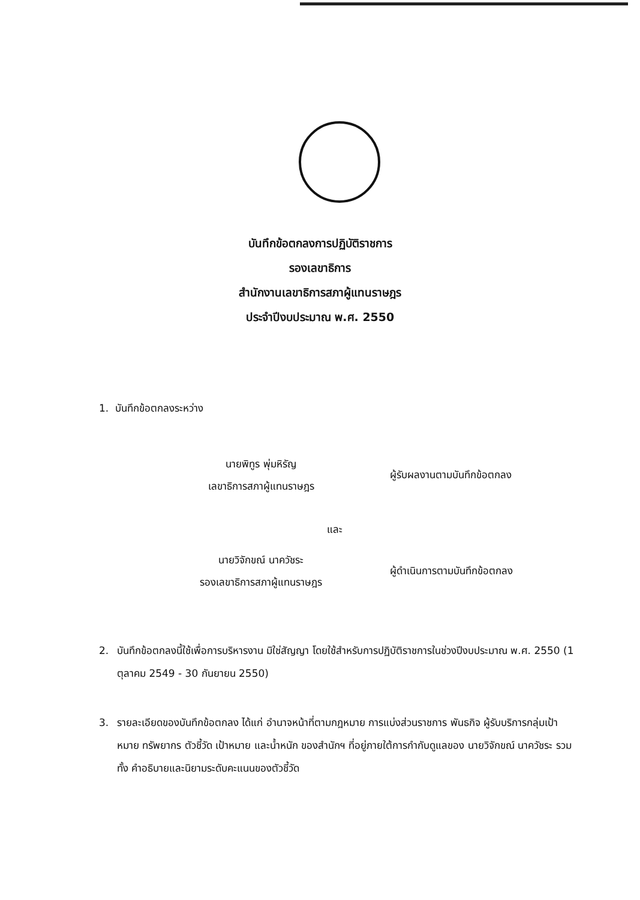บันทึกข้อตกลงการปฏิบัติราชการ
รองเลขาธิการ
สำนักงานเลขาธิการสภาผู้แทนราษฎร
ประจำปีงบประมาณ พ.ศ. 2550
1. บันทึกข้อตกลงระหว่าง
นายพิทูร พุ่มหิรัญ
เลขาธิการสภาผู้แทนราษฎร
ผู้รับผลงานตามบันทึกข้อตกลง
และ
นายวิจักขณ์ นาควัชระ
รองเลขาธิการสภาผู้แทนราษฎร
ผู้ดำเนินการตามบันทึกข้อตกลง
2. บันทึกข้อตกลงนี้ใช้เพื่อการบริหารงาน มิใช่สัญญา โดยใช้สำหรับการปฏิบัติราชการในช่วงปีงบประมาณ พ.ศ. 2550 (1 ตุลาคม 2549 - 30 กันยายน 2550)
3. รายละเอียดของบันทึกข้อตกลง ได้แก่ อำนาจหน้าที่ตามกฎหมาย การแบ่งส่วนราชการ พันธกิจ ผู้รับบริการกลุ่มเป้าหมาย ทรัพยากร ตัวชี้วัด เป้าหมาย และน้ำหนัก ของสำนักฯ ที่อยู่ภายใต้การกำกับดูแลของ นายวิจักขณ์ นาควัชระ รวมทั้ง คำอธิบายและนิยามระดับคะแนนของตัวชี้วัด